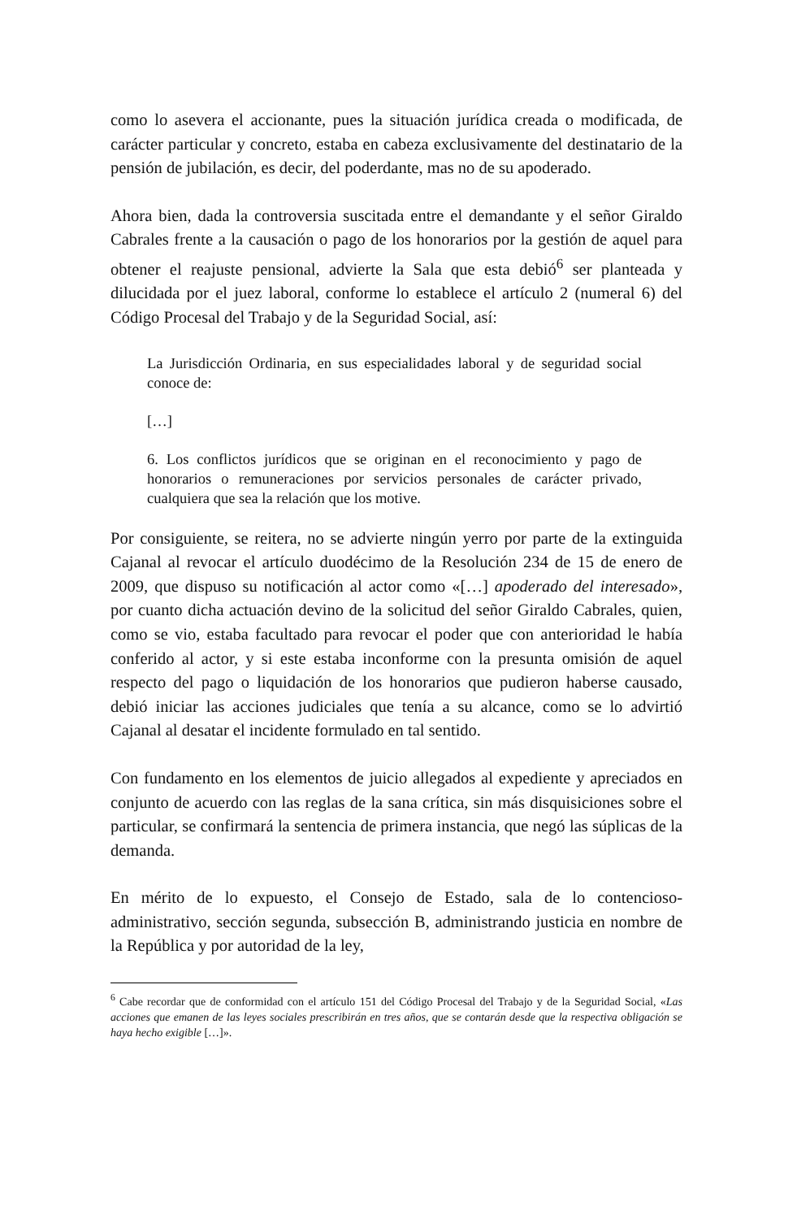como lo asevera el accionante, pues la situación jurídica creada o modificada, de carácter particular y concreto, estaba en cabeza exclusivamente del destinatario de la pensión de jubilación, es decir, del poderdante, mas no de su apoderado.
Ahora bien, dada la controversia suscitada entre el demandante y el señor Giraldo Cabrales frente a la causación o pago de los honorarios por la gestión de aquel para obtener el reajuste pensional, advierte la Sala que esta debió<sup>6</sup> ser planteada y dilucidada por el juez laboral, conforme lo establece el artículo 2 (numeral 6) del Código Procesal del Trabajo y de la Seguridad Social, así:
La Jurisdicción Ordinaria, en sus especialidades laboral y de seguridad social conoce de:
[…]
6. Los conflictos jurídicos que se originan en el reconocimiento y pago de honorarios o remuneraciones por servicios personales de carácter privado, cualquiera que sea la relación que los motive.
Por consiguiente, se reitera, no se advierte ningún yerro por parte de la extinguida Cajanal al revocar el artículo duodécimo de la Resolución 234 de 15 de enero de 2009, que dispuso su notificación al actor como «[…] apoderado del interesado», por cuanto dicha actuación devino de la solicitud del señor Giraldo Cabrales, quien, como se vio, estaba facultado para revocar el poder que con anterioridad le había conferido al actor, y si este estaba inconforme con la presunta omisión de aquel respecto del pago o liquidación de los honorarios que pudieron haberse causado, debió iniciar las acciones judiciales que tenía a su alcance, como se lo advirtió Cajanal al desatar el incidente formulado en tal sentido.
Con fundamento en los elementos de juicio allegados al expediente y apreciados en conjunto de acuerdo con las reglas de la sana crítica, sin más disquisiciones sobre el particular, se confirmará la sentencia de primera instancia, que negó las súplicas de la demanda.
En mérito de lo expuesto, el Consejo de Estado, sala de lo contencioso-administrativo, sección segunda, subsección B, administrando justicia en nombre de la República y por autoridad de la ley,
<sup>6</sup> Cabe recordar que de conformidad con el artículo 151 del Código Procesal del Trabajo y de la Seguridad Social, «Las acciones que emanen de las leyes sociales prescribirán en tres años, que se contarán desde que la respectiva obligación se haya hecho exigible […]».